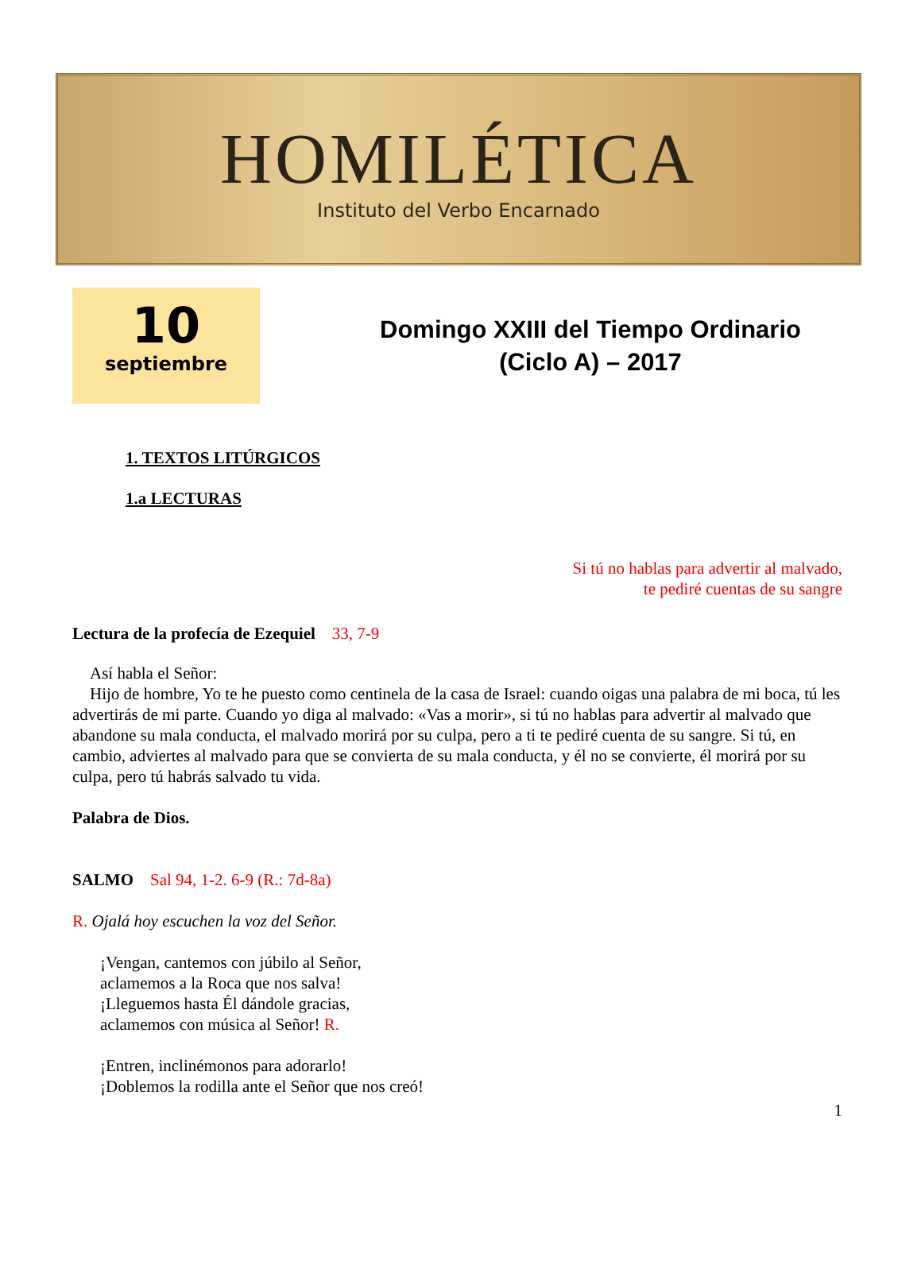HOMILÉTICA
Instituto del Verbo Encarnado
10
septiembre
Domingo XXIII del Tiempo Ordinario
(Ciclo A) – 2017
1. TEXTOS LITÚRGICOS
1.a LECTURAS
Si tú no hablas para advertir al malvado,
te pediré cuentas de su sangre
Lectura de la profecía de Ezequiel 33, 7-9
Así habla el Señor:
Hijo de hombre, Yo te he puesto como centinela de la casa de Israel: cuando oigas una palabra de mi boca, tú les advertirás de mi parte. Cuando yo diga al malvado: «Vas a morir», si tú no hablas para advertir al malvado que abandone su mala conducta, el malvado morirá por su culpa, pero a ti te pediré cuenta de su sangre. Si tú, en cambio, adviertes al malvado para que se convierta de su mala conducta, y él no se convierte, él morirá por su culpa, pero tú habrás salvado tu vida.
Palabra de Dios.
SALMO Sal 94, 1-2. 6-9 (R.: 7d-8a)
R. Ojalá hoy escuchen la voz del Señor.
¡Vengan, cantemos con júbilo al Señor,
aclamemos a la Roca que nos salva!
¡Lleguemos hasta Él dándole gracias,
aclamemos con música al Señor! R.
¡Entren, inclinémonos para adorarlo!
¡Doblemos la rodilla ante el Señor que nos creó!
1